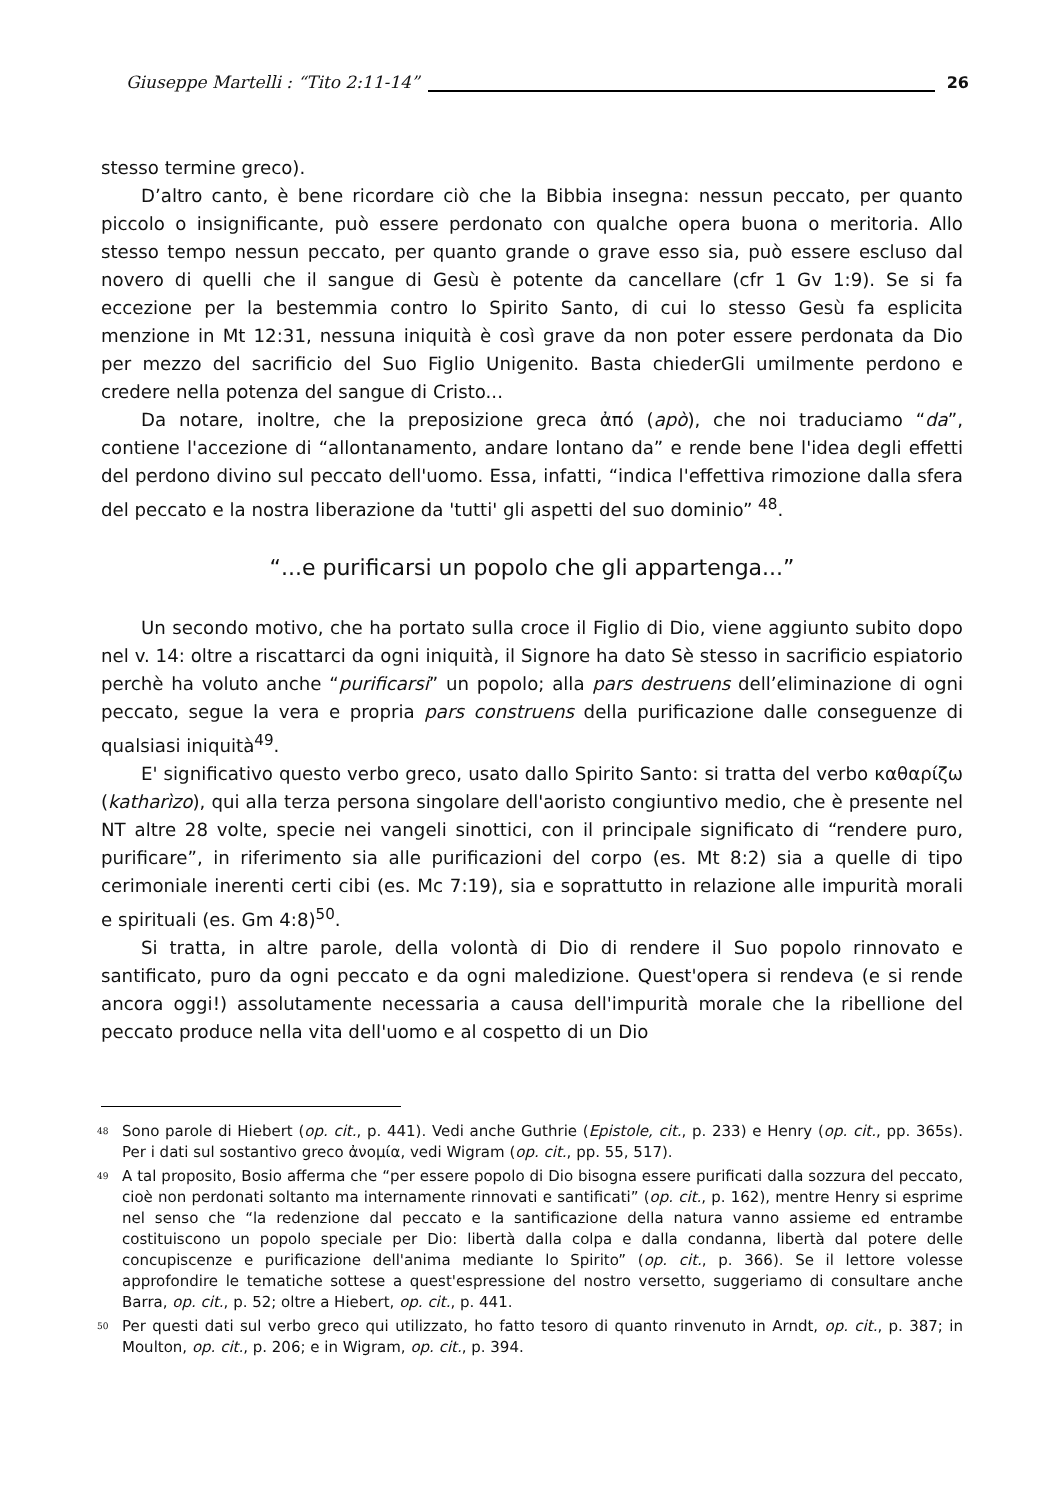Giuseppe Martelli : “Tito 2:11-14” 26
stesso termine greco).
D’altro canto, è bene ricordare ciò che la Bibbia insegna: nessun peccato, per quanto piccolo o insignificante, può essere perdonato con qualche opera buona o meritoria. Allo stesso tempo nessun peccato, per quanto grande o grave esso sia, può essere escluso dal novero di quelli che il sangue di Gesù è potente da cancellare (cfr 1 Gv 1:9). Se si fa eccezione per la bestemmia contro lo Spirito Santo, di cui lo stesso Gesù fa esplicita menzione in Mt 12:31, nessuna iniquità è così grave da non poter essere perdonata da Dio per mezzo del sacrificio del Suo Figlio Unigenito. Basta chiederGli umilmente perdono e credere nella potenza del sangue di Cristo...
Da notare, inoltre, che la preposizione greca ἀπό (apò), che noi traduciamo “da”, contiene l'accezione di “allontanamento, andare lontano da” e rende bene l'idea degli effetti del perdono divino sul peccato dell'uomo. Essa, infatti, “indica l'effettiva rimozione dalla sfera del peccato e la nostra liberazione da 'tutti' gli aspetti del suo dominio” <sup>48</sup>.
“...e purificarsi un popolo che gli appartenga...”
Un secondo motivo, che ha portato sulla croce il Figlio di Dio, viene aggiunto subito dopo nel v. 14: oltre a riscattarci da ogni iniquità, il Signore ha dato Sè stesso in sacrificio espiatorio perchè ha voluto anche “purificarsi” un popolo; alla pars destruens dell’eliminazione di ogni peccato, segue la vera e propria pars construens della purificazione dalle conseguenze di qualsiasi iniquità<sup>49</sup>.
E' significativo questo verbo greco, usato dallo Spirito Santo: si tratta del verbo καθαρίζω (katharìzo), qui alla terza persona singolare dell'aoristo congiuntivo medio, che è presente nel NT altre 28 volte, specie nei vangeli sinottici, con il principale significato di “rendere puro, purificare”, in riferimento sia alle purificazioni del corpo (es. Mt 8:2) sia a quelle di tipo cerimoniale inerenti certi cibi (es. Mc 7:19), sia e soprattutto in relazione alle impurità morali e spirituali (es. Gm 4:8)<sup>50</sup>.
Si tratta, in altre parole, della volontà di Dio di rendere il Suo popolo rinnovato e santificato, puro da ogni peccato e da ogni maledizione. Quest'opera si rendeva (e si rende ancora oggi!) assolutamente necessaria a causa dell'impurità morale che la ribellione del peccato produce nella vita dell'uomo e al cospetto di un Dio
<sup>48</sup> Sono parole di Hiebert (op. cit., p. 441). Vedi anche Guthrie (Epistole, cit., p. 233) e Henry (op. cit., pp. 365s). Per i dati sul sostantivo greco ἀνομία, vedi Wigram (op. cit., pp. 55, 517).
<sup>49</sup> A tal proposito, Bosio afferma che “per essere popolo di Dio bisogna essere purificati dalla sozzura del peccato, cioè non perdonati soltanto ma internamente rinnovati e santificati” (op. cit., p. 162), mentre Henry si esprime nel senso che “la redenzione dal peccato e la santificazione della natura vanno assieme ed entrambe costituiscono un popolo speciale per Dio: libertà dalla colpa e dalla condanna, libertà dal potere delle concupiscenze e purificazione dell'anima mediante lo Spirito” (op. cit., p. 366). Se il lettore volesse approfondire le tematiche sottese a quest'espressione del nostro versetto, suggeriamo di consultare anche Barra, op. cit., p. 52; oltre a Hiebert, op. cit., p. 441.
<sup>50</sup> Per questi dati sul verbo greco qui utilizzato, ho fatto tesoro di quanto rinvenuto in Arndt, op. cit., p. 387; in Moulton, op. cit., p. 206; e in Wigram, op. cit., p. 394.